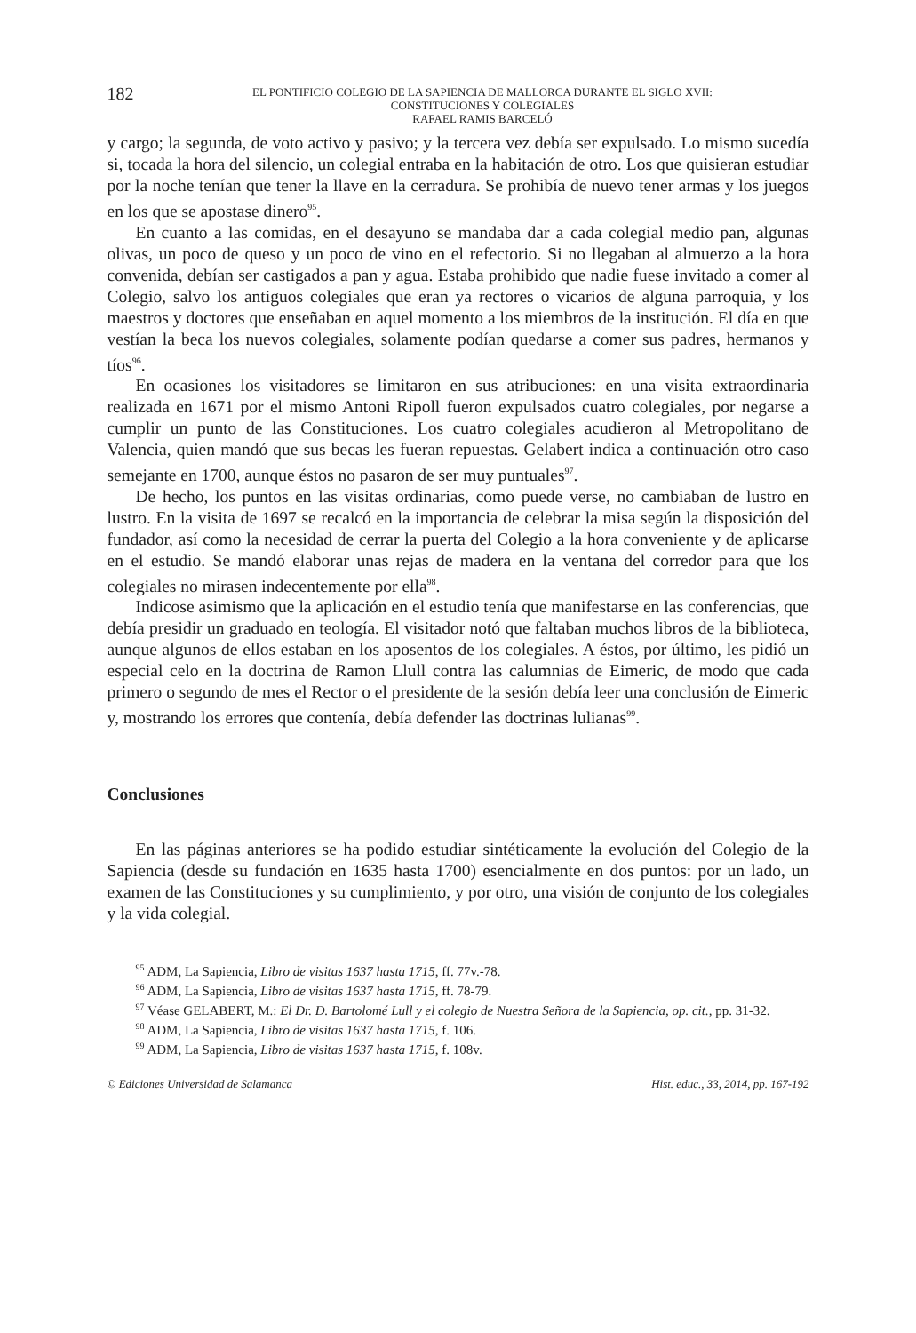182
EL PONTIFICIO COLEGIO DE LA SAPIENCIA DE MALLORCA DURANTE EL SIGLO XVII:
CONSTITUCIONES Y COLEGIALES
RAFAEL RAMIS BARCELÓ
y cargo; la segunda, de voto activo y pasivo; y la tercera vez debía ser expulsado. Lo mismo sucedía si, tocada la hora del silencio, un colegial entraba en la habitación de otro. Los que quisieran estudiar por la noche tenían que tener la llave en la cerradura. Se prohibía de nuevo tener armas y los juegos en los que se apostase dinero<sup>95</sup>.
En cuanto a las comidas, en el desayuno se mandaba dar a cada colegial medio pan, algunas olivas, un poco de queso y un poco de vino en el refectorio. Si no llegaban al almuerzo a la hora convenida, debían ser castigados a pan y agua. Estaba prohibido que nadie fuese invitado a comer al Colegio, salvo los antiguos colegiales que eran ya rectores o vicarios de alguna parroquia, y los maestros y doctores que enseñaban en aquel momento a los miembros de la institución. El día en que vestían la beca los nuevos colegiales, solamente podían quedarse a comer sus padres, hermanos y tíos<sup>96</sup>.
En ocasiones los visitadores se limitaron en sus atribuciones: en una visita extraordinaria realizada en 1671 por el mismo Antoni Ripoll fueron expulsados cuatro colegiales, por negarse a cumplir un punto de las Constituciones. Los cuatro colegiales acudieron al Metropolitano de Valencia, quien mandó que sus becas les fueran repuestas. Gelabert indica a continuación otro caso semejante en 1700, aunque éstos no pasaron de ser muy puntuales<sup>97</sup>.
De hecho, los puntos en las visitas ordinarias, como puede verse, no cambiaban de lustro en lustro. En la visita de 1697 se recalcó en la importancia de celebrar la misa según la disposición del fundador, así como la necesidad de cerrar la puerta del Colegio a la hora conveniente y de aplicarse en el estudio. Se mandó elaborar unas rejas de madera en la ventana del corredor para que los colegiales no mirasen indecentemente por ella<sup>98</sup>.
Indicose asimismo que la aplicación en el estudio tenía que manifestarse en las conferencias, que debía presidir un graduado en teología. El visitador notó que faltaban muchos libros de la biblioteca, aunque algunos de ellos estaban en los aposentos de los colegiales. A éstos, por último, les pidió un especial celo en la doctrina de Ramon Llull contra las calumnias de Eimeric, de modo que cada primero o segundo de mes el Rector o el presidente de la sesión debía leer una conclusión de Eimeric y, mostrando los errores que contenía, debía defender las doctrinas lulianas<sup>99</sup>.
Conclusiones
En las páginas anteriores se ha podido estudiar sintéticamente la evolución del Colegio de la Sapiencia (desde su fundación en 1635 hasta 1700) esencialmente en dos puntos: por un lado, un examen de las Constituciones y su cumplimiento, y por otro, una visión de conjunto de los colegiales y la vida colegial.
<sup>95</sup> ADM, La Sapiencia, Libro de visitas 1637 hasta 1715, ff. 77v.-78.
<sup>96</sup> ADM, La Sapiencia, Libro de visitas 1637 hasta 1715, ff. 78-79.
<sup>97</sup> Véase GELABERT, M.: El Dr. D. Bartolomé Lull y el colegio de Nuestra Señora de la Sapiencia, op. cit., pp. 31-32.
<sup>98</sup> ADM, La Sapiencia, Libro de visitas 1637 hasta 1715, f. 106.
<sup>99</sup> ADM, La Sapiencia, Libro de visitas 1637 hasta 1715, f. 108v.
© Ediciones Universidad de Salamanca Hist. educ., 33, 2014, pp. 167-192